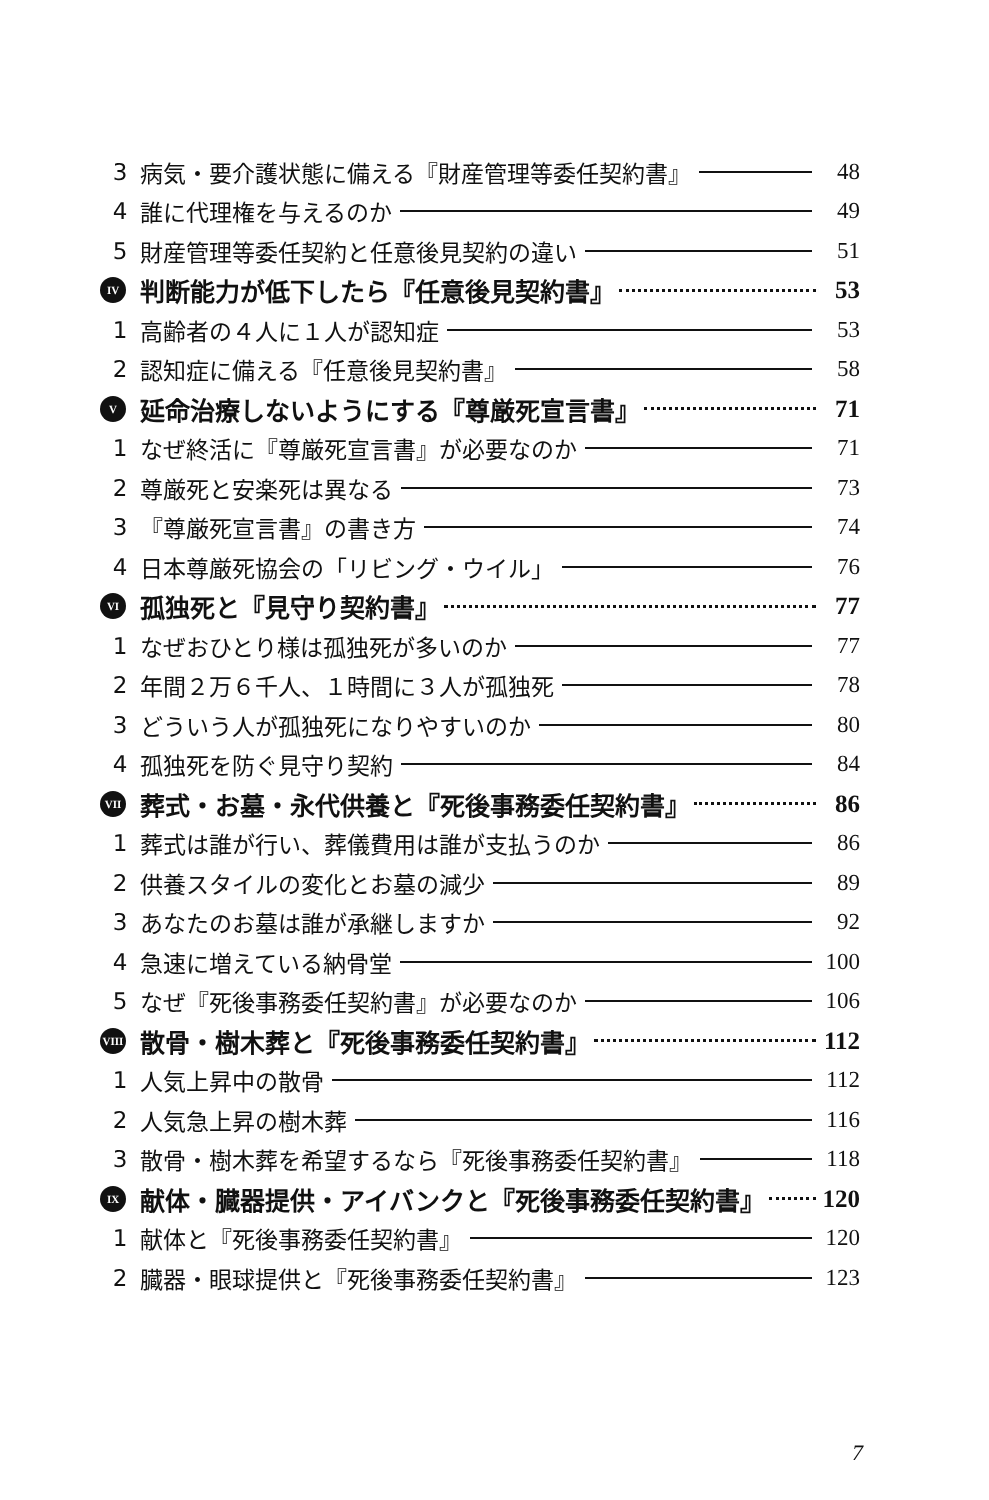3 病気・要介護状態に備える『財産管理等委任契約書』 48
4 誰に代理権を与えるのか 49
5 財産管理等委任契約と任意後見契約の違い 51
IV 判断能力が低下したら『任意後見契約書』 53
1 高齢者の４人に１人が認知症 53
2 認知症に備える『任意後見契約書』 58
V延命治療しないようにする『尊厳死宣言書』 71
1 なぜ終活に『尊厳死宣言書』が必要なのか 71
2 尊厳死と安楽死は異なる 73
3 『尊厳死宣言書』の書き方 74
4 日本尊厳死協会の「リビング・ウイル」 76
VI 孤独死と『見守り契約書』 77
1 なぜおひとり様は孤独死が多いのか 77
2 年間２万６千人、１時間に３人が孤独死 78
3 どういう人が孤独死になりやすいのか 80
4 孤独死を防ぐ見守り契約 84
VII 葬式・お墓・永代供養と『死後事務委任契約書』 86
1 葬式は誰が行い、葬儀費用は誰が支払うのか 86
2 供養スタイルの変化とお墓の減少 89
3 あなたのお墓は誰が承継しますか 92
4 急速に増えている納骨堂 100
5 なぜ『死後事務委任契約書』が必要なのか 106
VIII 散骨・樹木葬と『死後事務委任契約書』 112
1 人気上昇中の散骨 112
2 人気急上昇の樹木葬 116
3 散骨・樹木葬を希望するなら『死後事務委任契約書』 118
IX 献体・臓器提供・アイバンクと『死後事務委任契約書』 120
1 献体と『死後事務委任契約書』 120
2 臓器・眼球提供と『死後事務委任契約書』 123
7